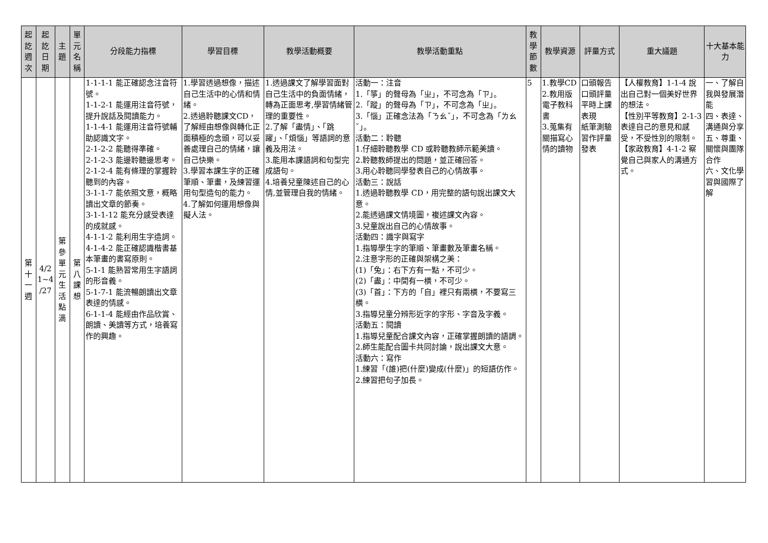| 起 訖 週 次 | 起 訖 日 期 | 主 題 | 單 元 名 稱 | 分段能力指標 | 學習目標 | 教學活動概要 | 教學活動重點 | 教 學 節 數 | 教學資源 | 評量方式 | 重大議題 | 十大基本能力 |
| --- | --- | --- | --- | --- | --- | --- | --- | --- | --- | --- | --- | --- |
| 第 十 一 週 | 4/2 1~4 /27 | 第 參 單 元 生 活 點 滴 | 第 八 課 想 | 1-1-1-1 能正確認念注音符號。 1-1-2-1 能運用注音符號，提升說話及閱讀能力。 1-1-4-1 能運用注音符號輔助認識文字。 2-1-2-2 能聽得準確。 2-1-2-3 能邊聆聽邊思考。 2-1-2-4 能有條理的掌握聆聽到的內容。 3-1-1-7 能依照文意，概略讀出文章的節奏。 3-1-1-12 能充分感受表達的成就感。 4-1-1-2 能利用生字造詞。 4-1-4-2 能正確認識楷書基本筆畫的書寫原則。 5-1-1 能熟習常用生字語詞的形音義。 5-1-7-1 能流暢朗讀出文章表達的情感。 6-1-1-4 能經由作品欣賞、朗讀、美讀等方式，培養寫作的興趣。 | 1.學習透過想像，描述自己生活中的心情和情緒。 2.透過聆聽課文CD，了解經由想像與轉化正面積極的念頭，可以妥善處理自己的情緒，讓自己快樂。 3.學習本課生字的正確筆順、筆畫，及練習運用句型造句的能力。 4.了解如何運用想像與擬人法。 | 1.透過課文了解學習面對自己生活中的負面情緒，轉為正面思考,學習情緒管理的重要性。 2.了解「盡情」、「跳躍」、「煩惱」等語詞的意義及用法。 3.能用本課語詞和句型完成語句。 4.培養兒童陳述自己的心情,並管理自我的情緒。 | 活動一：注音 1.「箏」的聲母為「ㄓ」，不可念為「ㄗ」。 2.「蹤」的聲母為「ㄗ」，不可念為「ㄓ」。 3.「惱」正確念法為「ㄋㄠˇ」，不可念為「ㄌㄠˇ」。 活動二：聆聽 1.仔細聆聽教學 CD 或聆聽教師示範美讀。 2.聆聽教師提出的問題，並正確回答。 3.用心聆聽同學發表自己的心情故事。 活動三：說話 1.透過聆聽教學 CD，用完整的語句說出課文大意。 2.能透過課文情境圖，複述課文內容。 3.兒童說出自己的心情故事。 活動四：識字與寫字 1.指導學生字的筆順、筆畫數及筆畫名稱。 2.注意字形的正確與架構之美： (1)「兔」：右下方有一點，不可少。 (2)「盡」：中間有一橫，不可少。 (3)「首」：下方的「自」裡只有兩橫，不要寫三橫。 3.指導兒童分辨形近字的字形、字音及字義。 活動五：閱讀 1.指導兒童配合課文內容，正確掌握朗讀的語調。 2.師生能配合圖卡共同討論，說出課文大意。 活動六：寫作 1.練習「(誰)把(什麼)變成(什麼)」的短語仿作。 2.練習把句子加長。 | 5 | 1.教學CD 2.教用版電子教科書 3.蒐集有關描寫心情的讀物 | 口頭報告 口頭評量 平時上課表現 紙筆測驗 習作評量 發表 | 【人權教育】1-1-4 說出自己對一個美好世界的想法。 【性別平等教育】2-1-3 表達自己的意見和感受，不受性別的限制。 【家政教育】4-1-2 察覺自己與家人的溝通方式。 | 一、了解自我與發展潛能 四、表達、溝通與分享 五、尊重、關懷與團隊合作 六、文化學習與國際了解 |